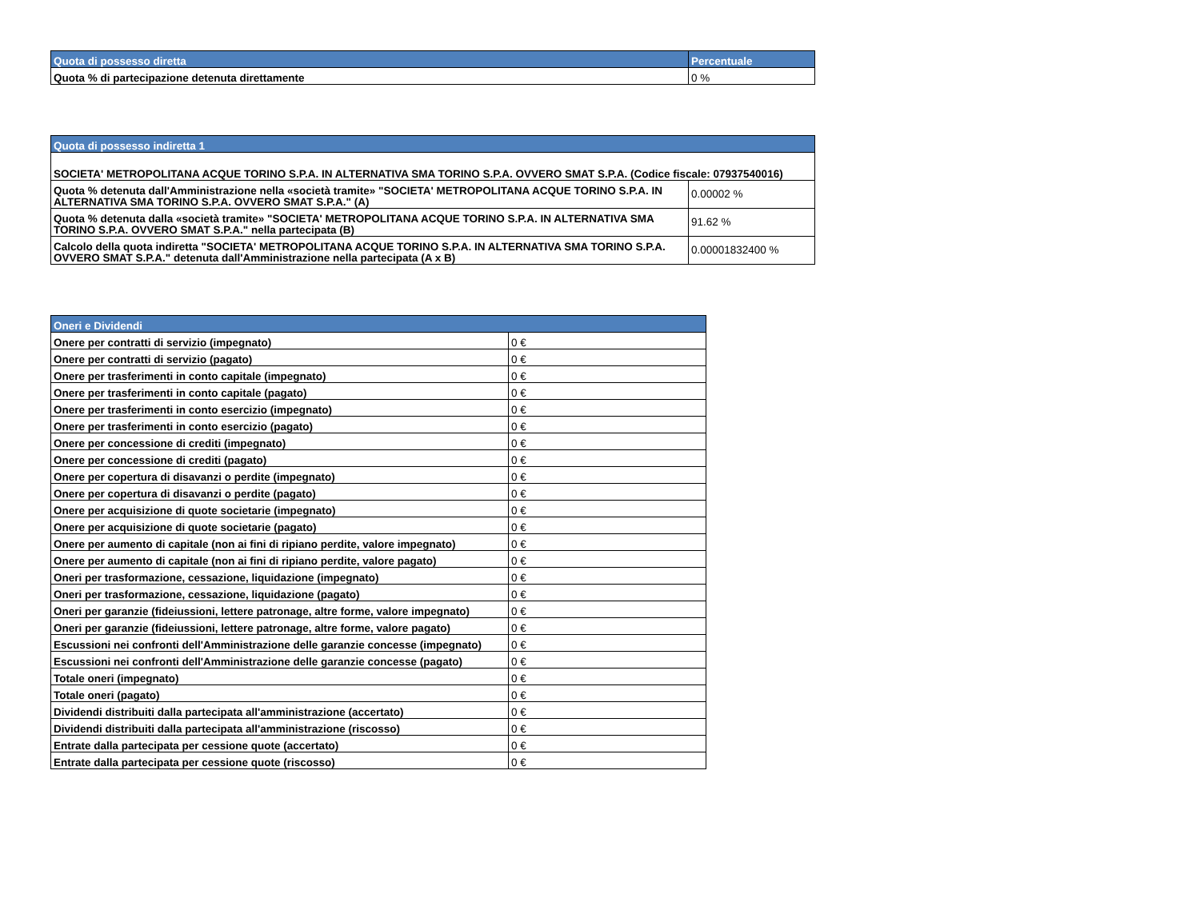| Quota di possesso diretta | Percentuale |
| --- | --- |
| Quota % di partecipazione detenuta direttamente | 0 % |
| Quota di possesso indiretta 1 | |
| --- | --- |
| SOCIETA' METROPOLITANA ACQUE TORINO S.P.A. IN ALTERNATIVA SMA TORINO S.P.A. OVVERO SMAT S.P.A. (Codice fiscale: 07937540016) | |
| Quota % detenuta dall'Amministrazione nella «società tramite» "SOCIETA' METROPOLITANA ACQUE TORINO S.P.A. IN ALTERNATIVA SMA TORINO S.P.A. OVVERO SMAT S.P.A." (A) | 0.00002 % |
| Quota % detenuta dalla «società tramite» "SOCIETA' METROPOLITANA ACQUE TORINO S.P.A. IN ALTERNATIVA SMA TORINO S.P.A. OVVERO SMAT S.P.A." nella partecipata (B) | 91.62 % |
| Calcolo della quota indiretta "SOCIETA' METROPOLITANA ACQUE TORINO S.P.A. IN ALTERNATIVA SMA TORINO S.P.A. OVVERO SMAT S.P.A." detenuta dall'Amministrazione nella partecipata (A x B) | 0.00001832400 % |
| Oneri e Dividendi | |
| --- | --- |
| Onere per contratti di servizio (impegnato) | 0 € |
| Onere per contratti di servizio (pagato) | 0 € |
| Onere per trasferimenti in conto capitale (impegnato) | 0 € |
| Onere per trasferimenti in conto capitale (pagato) | 0 € |
| Onere per trasferimenti in conto esercizio (impegnato) | 0 € |
| Onere per trasferimenti in conto esercizio (pagato) | 0 € |
| Onere per concessione di crediti (impegnato) | 0 € |
| Onere per concessione di crediti (pagato) | 0 € |
| Onere per copertura di disavanzi o perdite (impegnato) | 0 € |
| Onere per copertura di disavanzi o perdite (pagato) | 0 € |
| Onere per acquisizione di quote societarie (impegnato) | 0 € |
| Onere per acquisizione di quote societarie (pagato) | 0 € |
| Onere per aumento di capitale (non ai fini di ripiano perdite, valore impegnato) | 0 € |
| Onere per aumento di capitale (non ai fini di ripiano perdite, valore pagato) | 0 € |
| Oneri per trasformazione, cessazione, liquidazione (impegnato) | 0 € |
| Oneri per trasformazione, cessazione, liquidazione (pagato) | 0 € |
| Oneri per garanzie (fideiussioni, lettere patronage, altre forme, valore impegnato) | 0 € |
| Oneri per garanzie (fideiussioni, lettere patronage, altre forme, valore pagato) | 0 € |
| Escussioni nei confronti dell'Amministrazione delle garanzie concesse (impegnato) | 0 € |
| Escussioni nei confronti dell'Amministrazione delle garanzie concesse (pagato) | 0 € |
| Totale oneri (impegnato) | 0 € |
| Totale oneri (pagato) | 0 € |
| Dividendi distribuiti dalla partecipata all'amministrazione (accertato) | 0 € |
| Dividendi distribuiti dalla partecipata all'amministrazione (riscosso) | 0 € |
| Entrate dalla partecipata per cessione quote (accertato) | 0 € |
| Entrate dalla partecipata per cessione quote (riscosso) | 0 € |